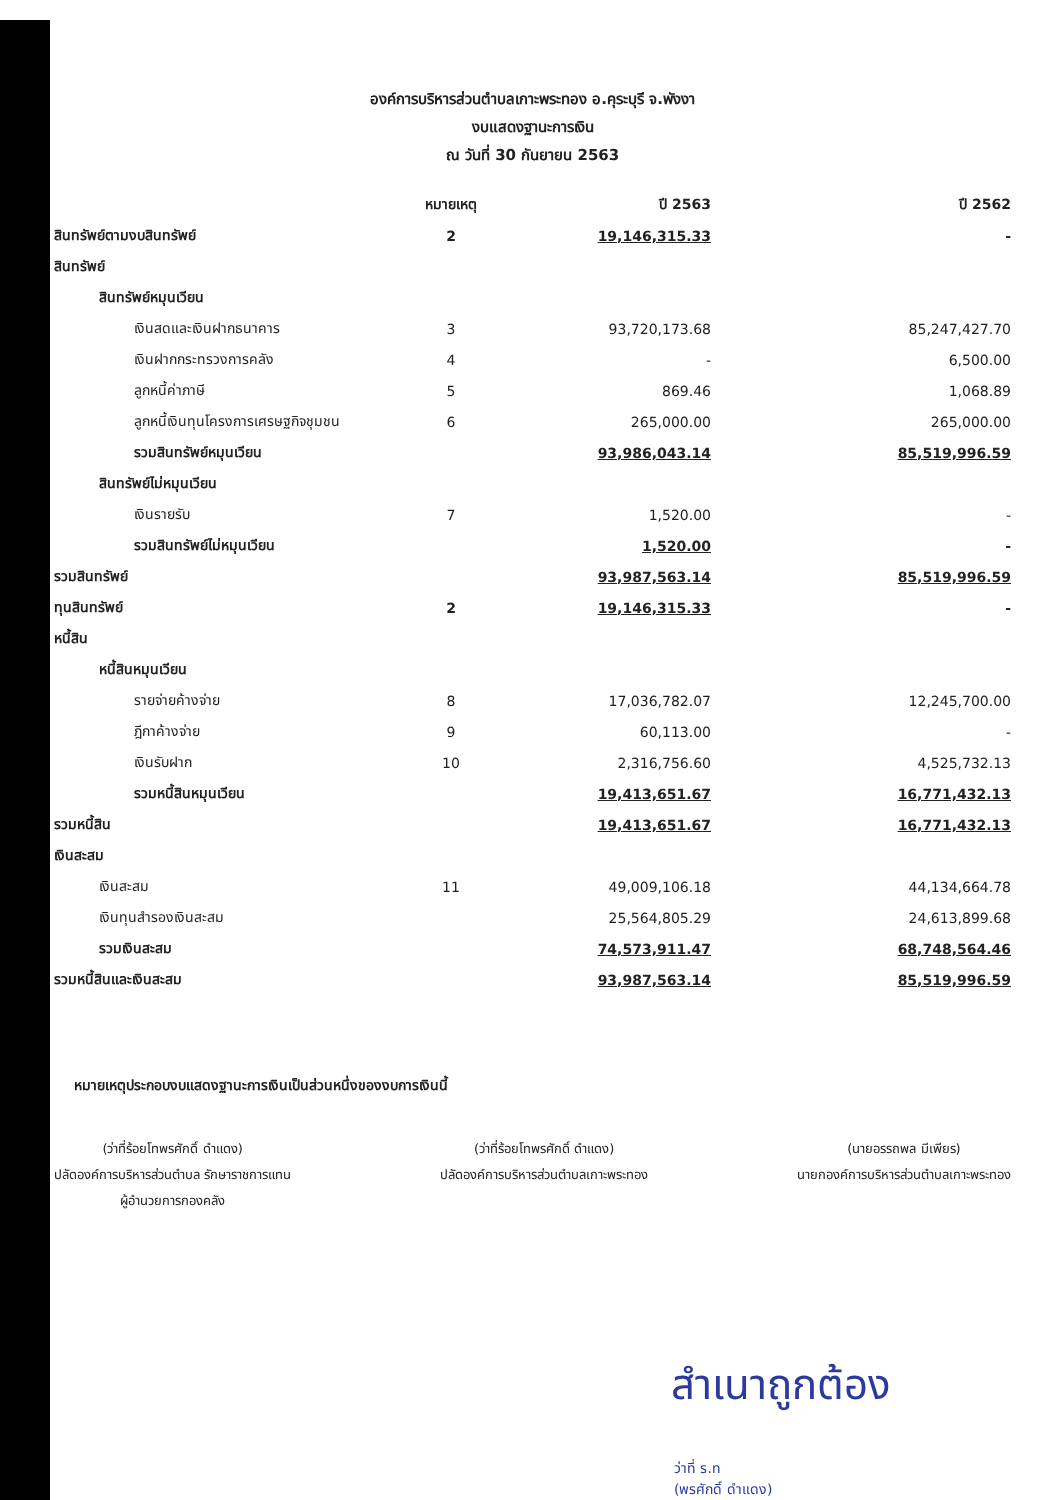องค์การบริหารส่วนตำบลเกาะพระทอง อ.คุระบุรี จ.พังงา
งบแสดงฐานะการเงิน
ณ วันที่ 30 กันยายน 2563
| | หมายเหตุ | ปี 2563 | ปี 2562 |
| --- | --- | --- | --- |
| สินทรัพย์ตามงบสินทรัพย์ | 2 | 19,146,315.33 | - |
| สินทรัพย์ | | | |
| สินทรัพย์หมุนเวียน | | | |
| เงินสดและเงินฝากธนาคาร | 3 | 93,720,173.68 | 85,247,427.70 |
| เงินฝากกระทรวงการคลัง | 4 | - | 6,500.00 |
| ลูกหนี้ค่าภาษี | 5 | 869.46 | 1,068.89 |
| ลูกหนี้เงินทุนโครงการเศรษฐกิจชุมชน | 6 | 265,000.00 | 265,000.00 |
| รวมสินทรัพย์หมุนเวียน | | 93,986,043.14 | 85,519,996.59 |
| สินทรัพย์ไม่หมุนเวียน | | | |
| เงินรายรับ | 7 | 1,520.00 | - |
| รวมสินทรัพย์ไม่หมุนเวียน | | 1,520.00 | - |
| รวมสินทรัพย์ | | 93,987,563.14 | 85,519,996.59 |
| ทุนสินทรัพย์ | 2 | 19,146,315.33 | - |
| หนี้สิน | | | |
| หนี้สินหมุนเวียน | | | |
| รายจ่ายค้างจ่าย | 8 | 17,036,782.07 | 12,245,700.00 |
| ฎีกาค้างจ่าย | 9 | 60,113.00 | - |
| เงินรับฝาก | 10 | 2,316,756.60 | 4,525,732.13 |
| รวมหนี้สินหมุนเวียน | | 19,413,651.67 | 16,771,432.13 |
| รวมหนี้สิน | | 19,413,651.67 | 16,771,432.13 |
| เงินสะสม | | | |
| เงินสะสม | 11 | 49,009,106.18 | 44,134,664.78 |
| เงินทุนสำรองเงินสะสม | | 25,564,805.29 | 24,613,899.68 |
| รวมเงินสะสม | | 74,573,911.47 | 68,748,564.46 |
| รวมหนี้สินและเงินสะสม | | 93,987,563.14 | 85,519,996.59 |
หมายเหตุประกอบงบแสดงฐานะการเงินเป็นส่วนหนึ่งของงบการเงินนี้
(ว่าที่ร้อยโทพรศักดิ์ ดำแดง)
ปลัดองค์การบริหารส่วนตำบล รักษาราชการแทน
ผู้อำนวยการกองคลัง
(ว่าที่ร้อยโทพรศักดิ์ ดำแดง)
ปลัดองค์การบริหารส่วนตำบลเกาะพระทอง
(นายอรรถพล มีเพียร)
นายกองค์การบริหารส่วนตำบลเกาะพระทอง
สำเนาถูกต้อง
ว่าที่ ร.ท
(พรศักดิ์ ดำแดง)